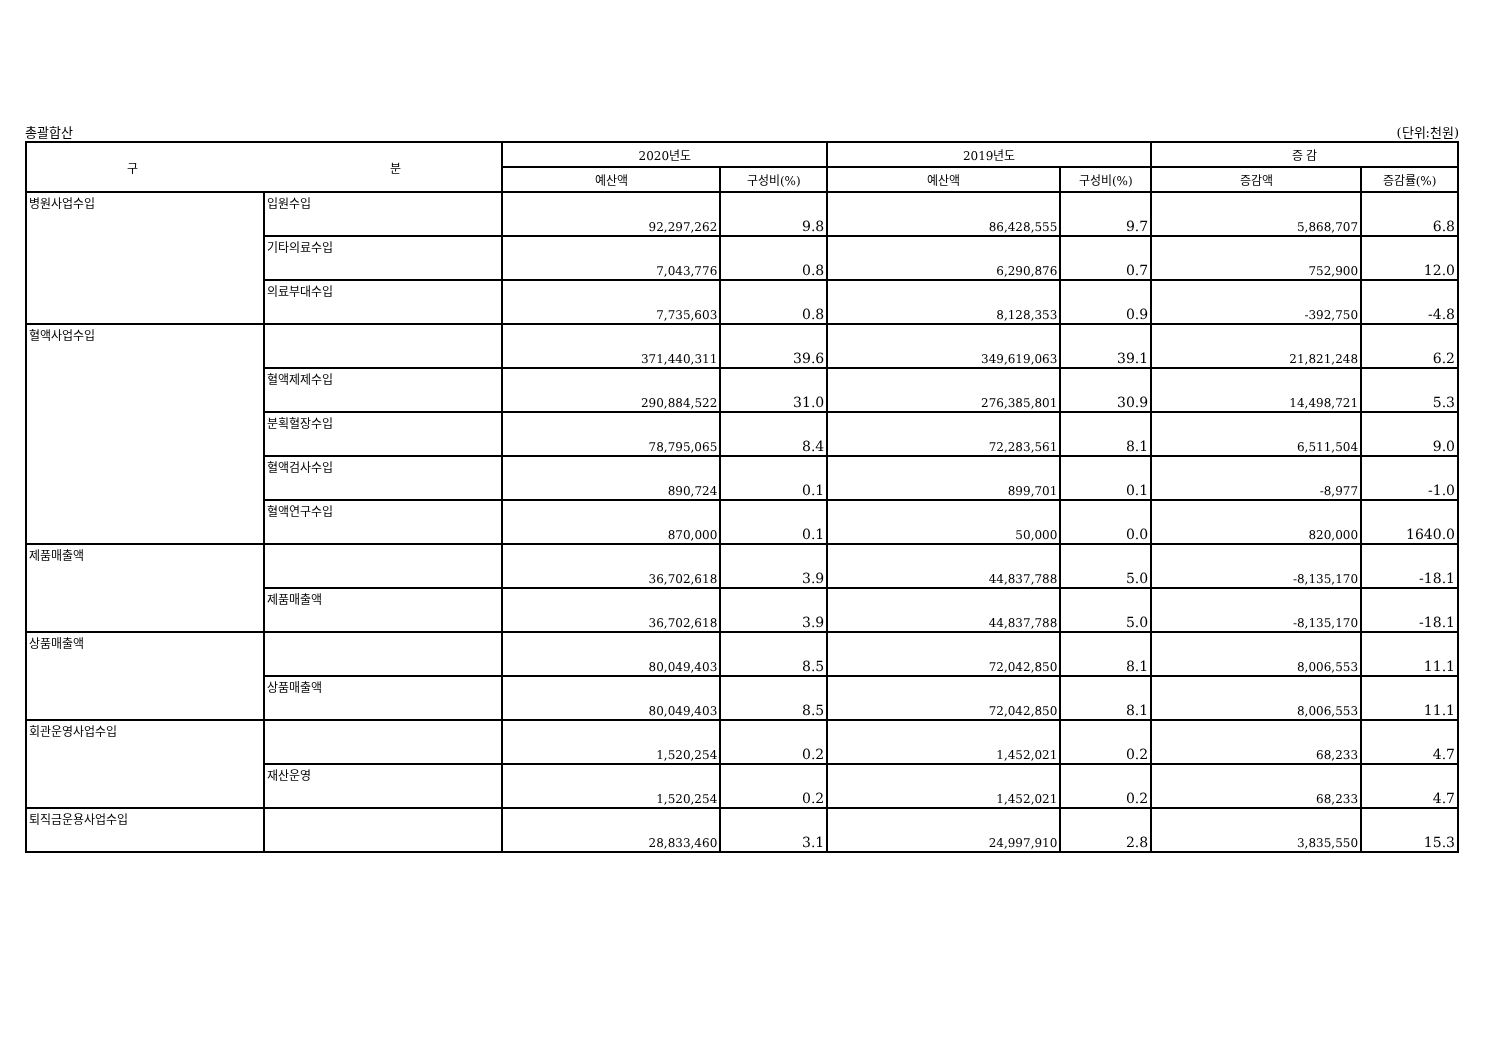총괄합산 (단위:천원)
| 구 분 | | 2020년도 | | 2019년도 | | 증 감 | |
| --- | --- | --- | --- | --- | --- | --- | --- |
| | | 예산액 | 구성비(%) | 예산액 | 구성비(%) | 증감액 | 증감률(%) |
| 병원사업수입 | 입원수입 | 92,297,262 | 9.8 | 86,428,555 | 9.7 | 5,868,707 | 6.8 |
| | 기타의료수입 | 7,043,776 | 0.8 | 6,290,876 | 0.7 | 752,900 | 12.0 |
| | 의료부대수입 | 7,735,603 | 0.8 | 8,128,353 | 0.9 | -392,750 | -4.8 |
| 혈액사업수입 | | 371,440,311 | 39.6 | 349,619,063 | 39.1 | 21,821,248 | 6.2 |
| | 혈액제제수입 | 290,884,522 | 31.0 | 276,385,801 | 30.9 | 14,498,721 | 5.3 |
| | 분획혈장수입 | 78,795,065 | 8.4 | 72,283,561 | 8.1 | 6,511,504 | 9.0 |
| | 혈액검사수입 | 890,724 | 0.1 | 899,701 | 0.1 | -8,977 | -1.0 |
| | 혈액연구수입 | 870,000 | 0.1 | 50,000 | 0.0 | 820,000 | 1640.0 |
| 제품매출액 | | 36,702,618 | 3.9 | 44,837,788 | 5.0 | -8,135,170 | -18.1 |
| | 제품매출액 | 36,702,618 | 3.9 | 44,837,788 | 5.0 | -8,135,170 | -18.1 |
| 상품매출액 | | 80,049,403 | 8.5 | 72,042,850 | 8.1 | 8,006,553 | 11.1 |
| | 상품매출액 | 80,049,403 | 8.5 | 72,042,850 | 8.1 | 8,006,553 | 11.1 |
| 회관운영사업수입 | | 1,520,254 | 0.2 | 1,452,021 | 0.2 | 68,233 | 4.7 |
| | 재산운영 | 1,520,254 | 0.2 | 1,452,021 | 0.2 | 68,233 | 4.7 |
| 퇴직금운용사업수입 | | 28,833,460 | 3.1 | 24,997,910 | 2.8 | 3,835,550 | 15.3 |